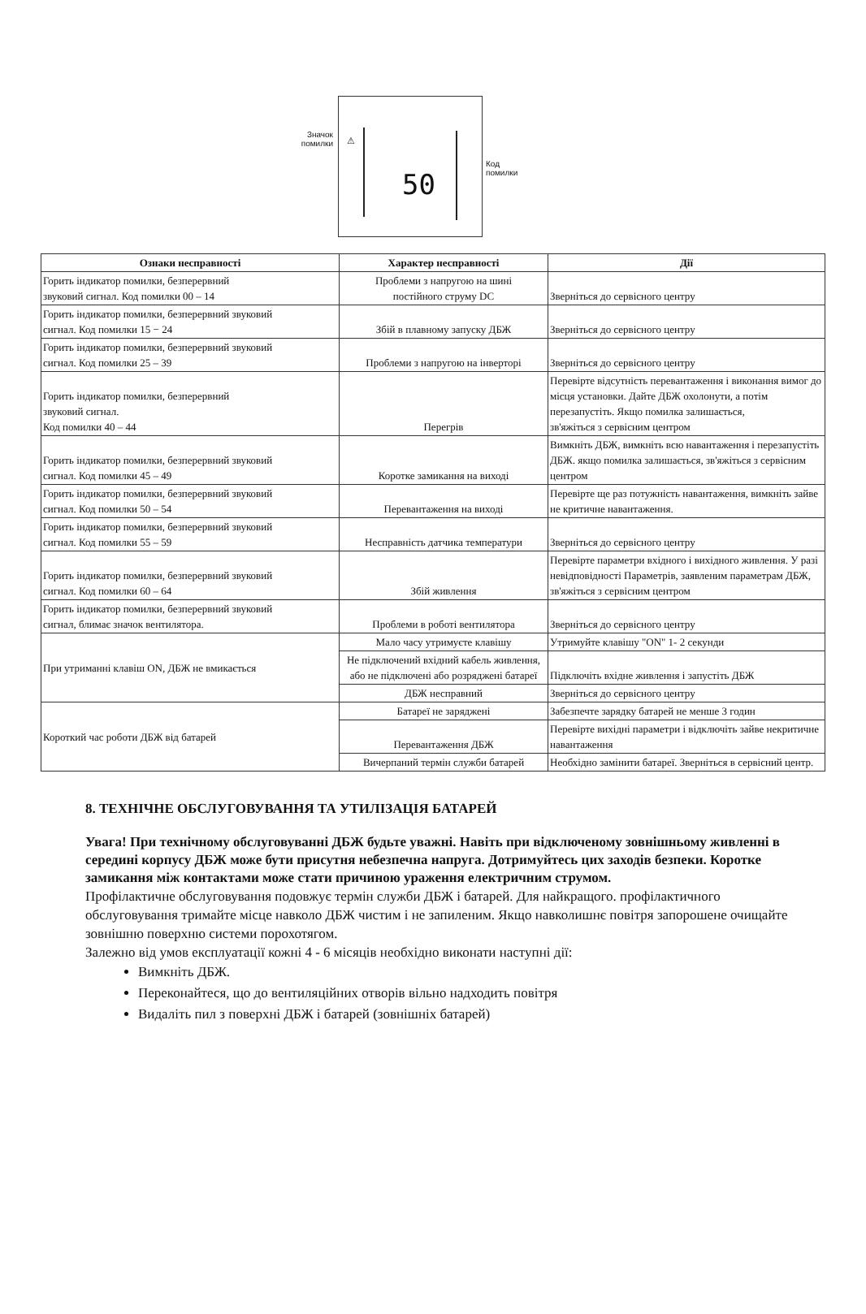Значок
помилки
⚠
50
Код
помилки
| Ознаки несправності | Характер несправності | Дії |
| --- | --- | --- |
| Горить індикатор помилки, безперервний звуковий сигнал. Код помилки 00 – 14 | Проблеми з напругою на шині постійного струму DC | Зверніться до сервісного центру |
| Горить індикатор помилки, безперервний звуковий сигнал. Код помилки 15 − 24 | Збій в плавному запуску ДБЖ | Зверніться до сервісного центру |
| Горить індикатор помилки, безперервний звуковий сигнал. Код помилки 25 – 39 | Проблеми з напругою на інверторі | Зверніться до сервісного центру |
| Горить індикатор помилки, безперервний звуковий сигнал. Код помилки 40 – 44 | Перегрів | Перевірте відсутність перевантаження і виконання вимог до місця установки. Дайте ДБЖ охолонути, а потім перезапустіть. Якщо помилка залишається, зв'яжіться з сервісним центром |
| Горить індикатор помилки, безперервний звуковий сигнал. Код помилки 45 – 49 | Коротке замикання на виході | Вимкніть ДБЖ, вимкніть всю навантаження і перезапустіть ДБЖ. якщо помилка залишається, зв'яжіться з сервісним центром |
| Горить індикатор помилки, безперервний звуковий сигнал. Код помилки 50 – 54 | Перевантаження на виході | Перевірте ще раз потужність навантаження, вимкніть зайве не критичне навантаження. |
| Горить індикатор помилки, безперервний звуковий сигнал. Код помилки 55 – 59 | Несправність датчика температури | Зверніться до сервісного центру |
| Горить індикатор помилки, безперервний звуковий сигнал. Код помилки 60 – 64 | Збій живлення | Перевірте параметри вхідного і вихідного живлення. У разі невідповідності Параметрів, заявленим параметрам ДБЖ, зв'яжіться з сервісним центром |
| Горить індикатор помилки, безперервний звуковий сигнал, блимає значок вентилятора. | Проблеми в роботі вентилятора | Зверніться до сервісного центру |
| При утриманні клавіш ON, ДБЖ не вмикається | Мало часу утримуєте клавішу | Утримуйте клавішу "ON" 1- 2 секунди |
| | Не підключений вхідний кабель живлення, або не підключені або розряджені батареї | Підключіть вхідне живлення і запустіть ДБЖ |
| | ДБЖ несправний | Зверніться до сервісного центру |
| Короткий час роботи ДБЖ від батарей | Батареї не заряджені | Забезпечте зарядку батарей не менше 3 годин |
| | Перевантаження ДБЖ | Перевірте вихідні параметри і відключіть зайве некритичне навантаження |
| | Вичерпаний термін служби батарей | Необхідно замінити батареї. Зверніться в сервісний центр. |
8. ТЕХНІЧНЕ ОБСЛУГОВУВАННЯ ТА УТИЛІЗАЦІЯ БАТАРЕЙ
Увага! При технічному обслуговуванні ДБЖ будьте уважні. Навіть при відключеному зовнішньому живленні в середині корпусу ДБЖ може бути присутня небезпечна напруга. Дотримуйтесь цих заходів безпеки. Коротке замикання між контактами може стати причиною ураження електричним струмом.
Профілактичне обслуговування подовжує термін служби ДБЖ і батарей. Для найкращого. профілактичного обслуговування тримайте місце навколо ДБЖ чистим і не запиленим. Якщо навколишнє повітря запорошене очищайте зовнішню поверхню системи порохотягом.
Залежно від умов експлуатації кожні 4 - 6 місяців необхідно виконати наступні дії:
Вимкніть ДБЖ.
Переконайтеся, що до вентиляційних отворів вільно надходить повітря
Видаліть пил з поверхні ДБЖ і батарей (зовнішніх батарей)